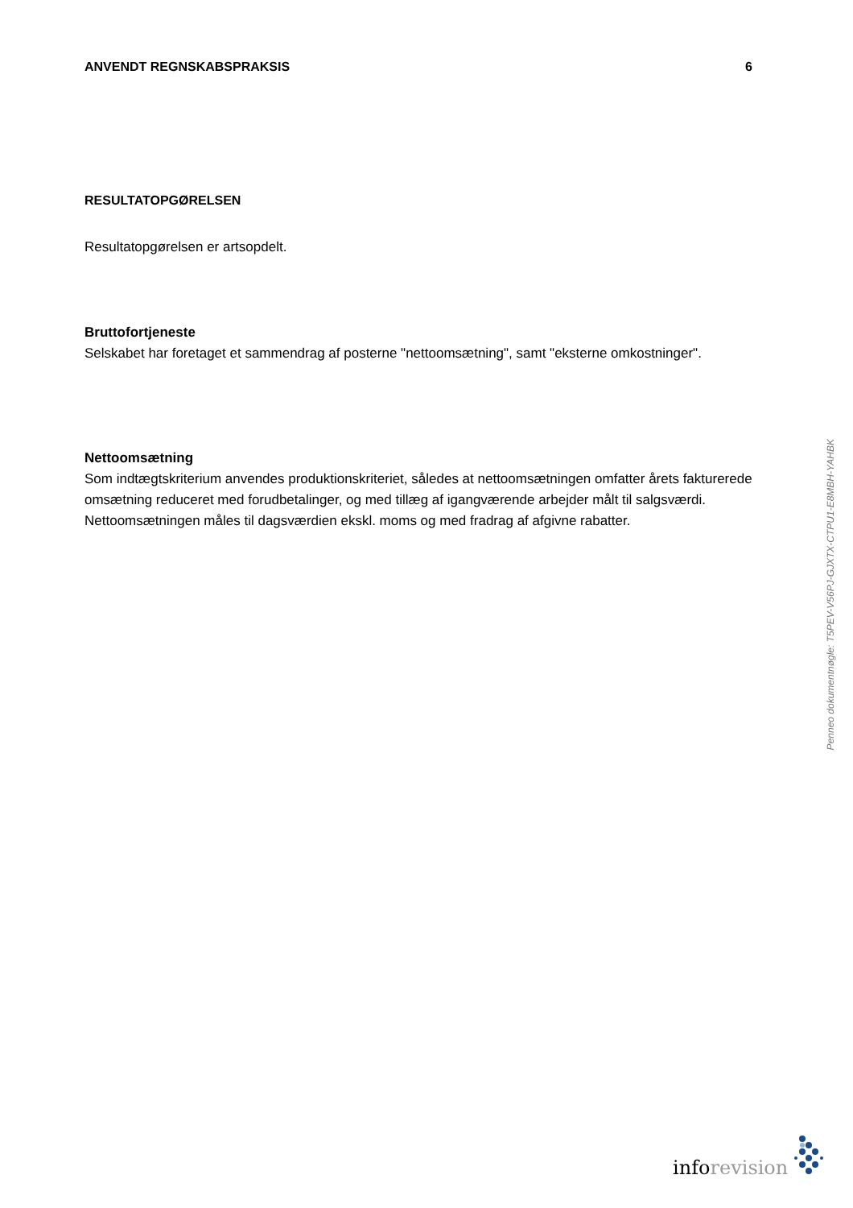ANVENDT REGNSKABSPRAKSIS 6
RESULTATOPGØRELSEN
Resultatopgørelsen er artsopdelt.
Bruttofortjeneste
Selskabet har foretaget et sammendrag af posterne "nettoomsætning", samt "eksterne omkostninger".
Nettoomsætning
Som indtægtskriterium anvendes produktionskriteriet, således at nettoomsætningen omfatter årets fakturerede omsætning reduceret med forudbetalinger, og med tillæg af igangværende arbejder målt til salgsværdi. Nettoomsætningen måles til dagsværdien ekskl. moms og med fradrag af afgivne rabatter.
Penneo dokumentnøgle: T5PEV-V56PJ-GJXTX-CTPU1-E8MBH-YAHBK
inforevision